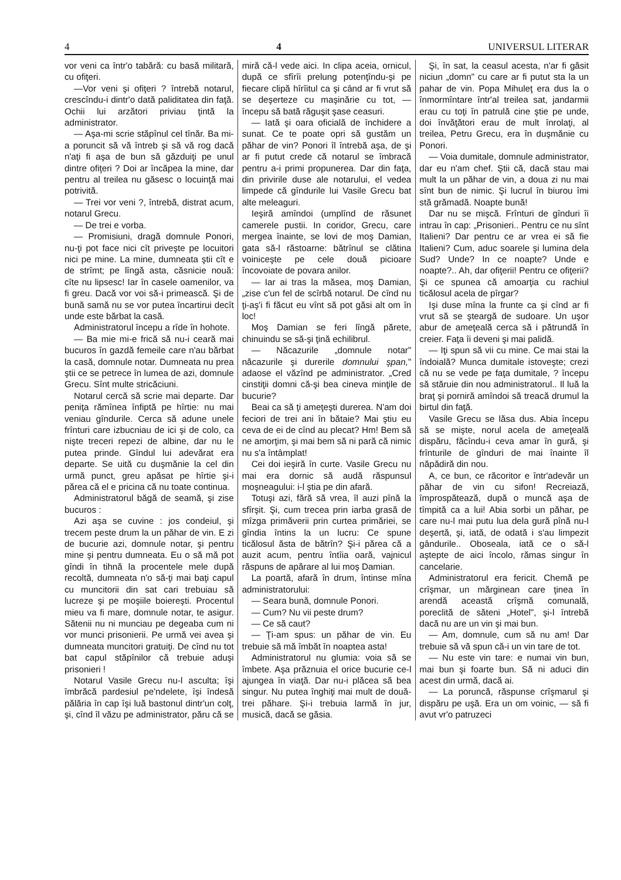4 4 UNIVERSUL LITERAR
vor veni ca într'o tabără: cu basă militară, cu ofiţeri.
—Vor veni şi ofiţeri ? întrebă notarul, crescîndu-i dintr'o dată paliditatea din faţă. Ochii lui arzători priviau ţintă la administrator.
— Aşa-mi scrie stăpînul cel tînăr. Ba mi-a poruncit să vă întreb şi să vă rog dacă n'aţi fi aşa de bun să găzduiţi pe unul dintre ofiţeri ? Doi ar încăpea la mine, dar pentru al treilea nu găsesc o locuinţă mai potrivită.
— Trei vor veni ?, întrebă, distrat acum, notarul Grecu.
— De trei e vorba.
— Promisiuni, dragă domnule Ponori, nu-ţi pot face nici cît priveşte pe locuitori nici pe mine. La mine, dumneata ştii cît e de strîmt; pe lîngă asta, căsnicie nouă: cîte nu lipsesc! Iar în casele oamenilor, va fi greu. Dacă vor voi să-i primească. Şi de bună samă nu se vor putea încartirui decît unde este bărbat la casă.
Administratorul începu a rîde în hohote.
— Ba mie mi-e frică să nu-i ceară mai bucuros în gazdă femeile care n'au bărbat la casă, domnule notar. Dumneata nu prea ştii ce se petrece în lumea de azi, domnule Grecu. Sînt multe stricăciuni.
Notarul cercă să scrie mai departe. Dar peniţa rămînea înfiptă pe hîrtie: nu mai veniau gîndurile. Cerca să adune unele frînturi care izbucniau de ici şi de colo, ca nişte treceri repezi de albine, dar nu le putea prinde. Gîndul lui adevărat era departe. Se uită cu duşmănie la cel din urmă punct, greu apăsat pe hîrtie şi-i părea că el e pricina că nu toate continua.
Administratorul băgă de seamă, şi zise bucuros :
Azi aşa se cuvine : jos condeiul, şi trecem peste drum la un păhar de vin. E zi de bucurie azi, domnule notar, şi pentru mine şi pentru dumneata. Eu o să mă pot gîndi în tihnă la procentele mele după recoltă, dumneata n'o să-ţi mai baţi capul cu muncitorii din sat cari trebuiau să lucreze şi pe moşiile boiereşti. Procentul mieu va fi mare, domnule notar, te asigur. Sătenii nu ni munciau pe degeaba cum ni vor munci prisonierii. Pe urmă vei avea şi dumneata muncitori gratuiţi. De cînd nu tot bat capul stăpînilor că trebuie aduşi prisonieri !
Notarul Vasile Grecu nu-l asculta; îşi îmbrăcă pardesiul pe'ndelete, îşi îndesă pălăria în cap îşi luă bastonul dintr'un colţ, şi, cînd îl văzu pe administrator, păru că se miră că-l vede aici. In clipa aceia, ornicul, după ce sfîrîi prelung potenţîndu-şi pe fiecare clipă hîrîitul ca şi când ar fi vrut să se deşerteze cu maşinărie cu tot, — începu să bată răguşit şase ceasuri.
— Iată şi oara oficială de închidere a sunat. Ce te poate opri să gustăm un păhar de vin? Ponori îl întrebă aşa, de şi ar fi putut crede că notarul se îmbracă pentru a-i primi propunerea. Dar din faţa, din privirile duse ale notarului, el vedea limpede că gîndurile lui Vasile Grecu bat alte meleaguri.
Ieşiră amîndoi (umplînd de răsunet camerele pustii. In coridor, Grecu, care mergea înainte, se lovi de moş Damian, gata să-l răstoarne: bătrînul se clătina voiniceşte pe cele două picioare încovoiate de povara anilor.
— Iar ai tras la măsea, moş Damian, „zise c'un fel de scîrbă notarul. De cînd nu ţi-aş'i fi făcut eu vînt să pot găsi alt om în loc!
Moş Damian se feri lîngă părete, chinuindu se să-şi ţină echilibrul.
— Năcazurile „domnule notar" năcazurile şi durerile domnului şpan," adaose el văzînd pe administrator. „Cred cinstiţii domni că-şi bea cineva minţile de bucurie?
Beai ca să ţi ameţeşti durerea. N'am doi feciori de trei ani în bătaie? Mai ştiu eu ceva de ei de cînd au plecat? Hm! Bem să ne amorţim, şi mai bem să ni pară că nimic nu s'a întâmplat!
Cei doi ieşiră în curte. Vasile Grecu nu mai era dornic să audă răspunsul moşneagului: i-l ştia pe din afară.
Totuşi azi, fără să vrea, îl auzi pînă la sfîrşit. Şi, cum trecea prin iarba grasă de mîzga primăverii prin curtea primăriei, se gîndia întins la un lucru: Ce spune ticălosul ăsta de bătrîn? Şi-i părea că a auzit acum, pentru întîia oară, vajnicul răspuns de apărare al lui moş Damian.
La poartă, afară în drum, întinse mîna administratorului:
— Seara bună, domnule Ponori.
— Cum? Nu vii peste drum?
— Ce să caut?
— Ţi-am spus: un păhar de vin. Eu trebuie să mă îmbăt în noaptea asta!
Administratorul nu glumia: voia să se îmbete. Aşa prăznuia el orice bucurie ce-l ajungea în viaţă. Dar nu-i plăcea să bea singur. Nu putea înghiţi mai mult de două-trei păhare. Şi-i trebuia larmă în jur, musică, dacă se găsia.
Şi, în sat, la ceasul acesta, n'ar fi găsit niciun „domn" cu care ar fi putut sta la un pahar de vin. Popa Mihuleţ era dus la o înmormîntare într'al treilea sat, jandarmii erau cu toţi în patrulă cine ştie pe unde, doi învăţători erau de mult înrolaţi, al treilea, Petru Grecu, era în duşmănie cu Ponori.
— Voia dumitale, domnule administrator, dar eu n'am chef. Ştii că, dacă stau mai mult la un păhar de vin, a doua zi nu mai sînt bun de nimic. Şi lucrul în biurou îmi stă grămadă. Noapte bună!
Dar nu se mişcă. Frînturi de gînduri îi intrau în cap: „Prisonieri.. Pentru ce nu sînt Italieni? Dar pentru ce ar vrea ei să fie Italieni? Cum, aduc soarele şi lumina dela Sud? Unde? In ce noapte? Unde e noapte?.. Ah, dar ofiţerii! Pentru ce ofiţerii? Şi ce spunea că amoarţia cu rachiul ticălosul acela de pîrgar?
Işi duse mîna la frunte ca şi cînd ar fi vrut să se şteargă de sudoare. Un uşor abur de ameţeală cerca să i pătrundă în creier. Faţa îi deveni şi mai palidă.
— Iţi spun să vii cu mine. Ce mai stai la îndoială? Munca dumitale istoveşte; crezi că nu se vede pe faţa dumitale, ? începu să stăruie din nou administratorul.. Il luă la braţ şi porniră amîndoi să treacă drumul la birtul din faţă.
Vasile Grecu se lăsa dus. Abia începu să se mişte, norul acela de ameţeală dispăru, făcîndu-i ceva amar în gură, şi frînturile de gînduri de mai înainte îl năpădiră din nou.
A, ce bun, ce răcoritor e într'adevăr un păhar de vin cu sifon! Recreiază, împrospătează, după o muncă aşa de tîmpită ca a lui! Abia sorbi un păhar, pe care nu-l mai putu lua dela gură pînă nu-l deşertă, şi, iată, de odată i s'au limpezit gândurile.. Oboseala, iată ce o să-l aştepte de aici încolo, rămas singur în cancelarie.
Administratorul era fericit. Chemă pe crîşmar, un mărginean care ţinea în arendă această crîşmă comunală, poreclită de săteni „Hotel", şi-l întrebă dacă nu are un vin şi mai bun.
— Am, domnule, cum să nu am! Dar trebuie să vă spun că-i un vin tare de tot.
— Nu este vin tare: e numai vin bun, mai bun şi foarte bun. Să ni aduci din acest din urmă, dacă ai.
— La poruncă, răspunse crîşmarul şi dispăru pe uşă. Era un om voinic, — să fi avut vr'o patruzeci